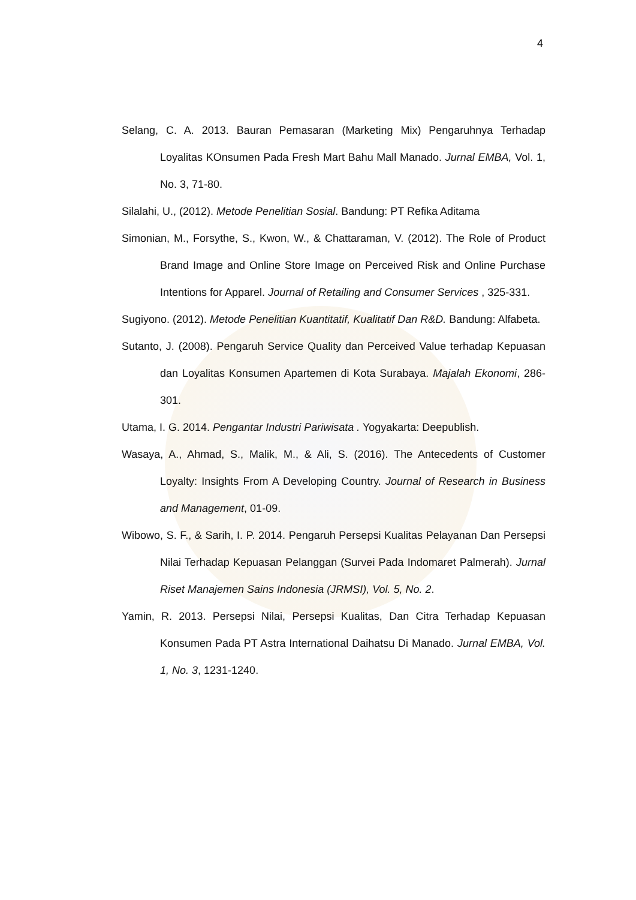4
Selang, C. A. 2013. Bauran Pemasaran (Marketing Mix) Pengaruhnya Terhadap Loyalitas KOnsumen Pada Fresh Mart Bahu Mall Manado. Jurnal EMBA, Vol. 1, No. 3, 71-80.
Silalahi, U., (2012). Metode Penelitian Sosial. Bandung: PT Refika Aditama
Simonian, M., Forsythe, S., Kwon, W., & Chattaraman, V. (2012). The Role of Product Brand Image and Online Store Image on Perceived Risk and Online Purchase Intentions for Apparel. Journal of Retailing and Consumer Services , 325-331.
Sugiyono. (2012). Metode Penelitian Kuantitatif, Kualitatif Dan R&D. Bandung: Alfabeta.
Sutanto, J. (2008). Pengaruh Service Quality dan Perceived Value terhadap Kepuasan dan Loyalitas Konsumen Apartemen di Kota Surabaya. Majalah Ekonomi, 286-301.
Utama, I. G. 2014. Pengantar Industri Pariwisata . Yogyakarta: Deepublish.
Wasaya, A., Ahmad, S., Malik, M., & Ali, S. (2016). The Antecedents of Customer Loyalty: Insights From A Developing Country. Journal of Research in Business and Management, 01-09.
Wibowo, S. F., & Sarih, I. P. 2014. Pengaruh Persepsi Kualitas Pelayanan Dan Persepsi Nilai Terhadap Kepuasan Pelanggan (Survei Pada Indomaret Palmerah). Jurnal Riset Manajemen Sains Indonesia (JRMSI), Vol. 5, No. 2.
Yamin, R. 2013. Persepsi Nilai, Persepsi Kualitas, Dan Citra Terhadap Kepuasan Konsumen Pada PT Astra International Daihatsu Di Manado. Jurnal EMBA, Vol. 1, No. 3, 1231-1240.